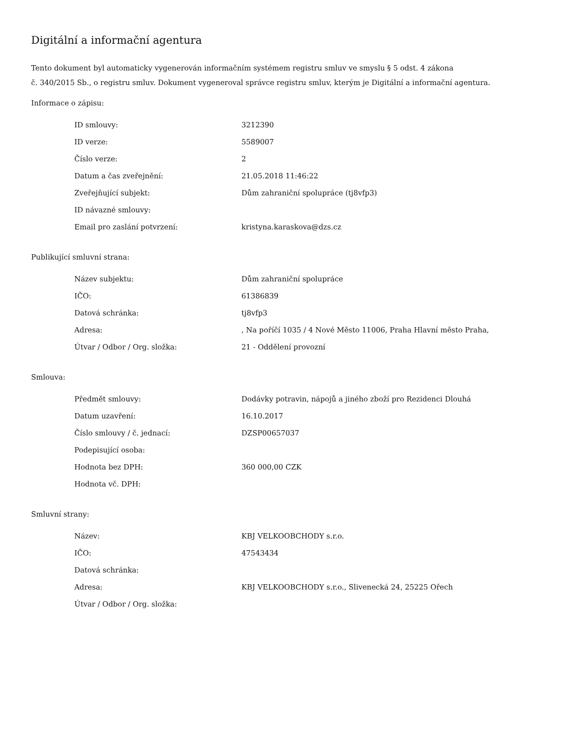Digitální a informační agentura
Tento dokument byl automaticky vygenerován informačním systémem registru smluv ve smyslu § 5 odst. 4 zákona
č. 340/2015 Sb., o registru smluv. Dokument vygeneroval správce registru smluv, kterým je Digitální a informační agentura.
Informace o zápisu:
| ID smlouvy: | 3212390 |
| ID verze: | 5589007 |
| Číslo verze: | 2 |
| Datum a čas zveřejnění: | 21.05.2018 11:46:22 |
| Zveřejňující subjekt: | Dům zahraniční spolupráce (tj8vfp3) |
| ID návazné smlouvy: | |
| Email pro zaslání potvrzení: | kristyna.karaskova@dzs.cz |
Publikující smluvní strana:
| Název subjektu: | Dům zahraniční spolupráce |
| IČO: | 61386839 |
| Datová schránka: | tj8vfp3 |
| Adresa: | , Na poříčí 1035 / 4 Nové Město 11006, Praha Hlavní město Praha, |
| Útvar / Odbor / Org. složka: | 21 - Oddělení provozní |
Smlouva:
| Předmět smlouvy: | Dodávky potravin, nápojů a jiného zboží pro Rezidenci Dlouhá |
| Datum uzavření: | 16.10.2017 |
| Číslo smlouvy / č. jednací: | DZSP00657037 |
| Podepisující osoba: | |
| Hodnota bez DPH: | 360 000,00 CZK |
| Hodnota vč. DPH: | |
Smluvní strany:
| Název: | KBJ VELKOOBCHODY s.r.o. |
| IČO: | 47543434 |
| Datová schránka: | |
| Adresa: | KBJ VELKOOBCHODY s.r.o., Slivenecká 24, 25225 Ořech |
| Útvar / Odbor / Org. složka: | |